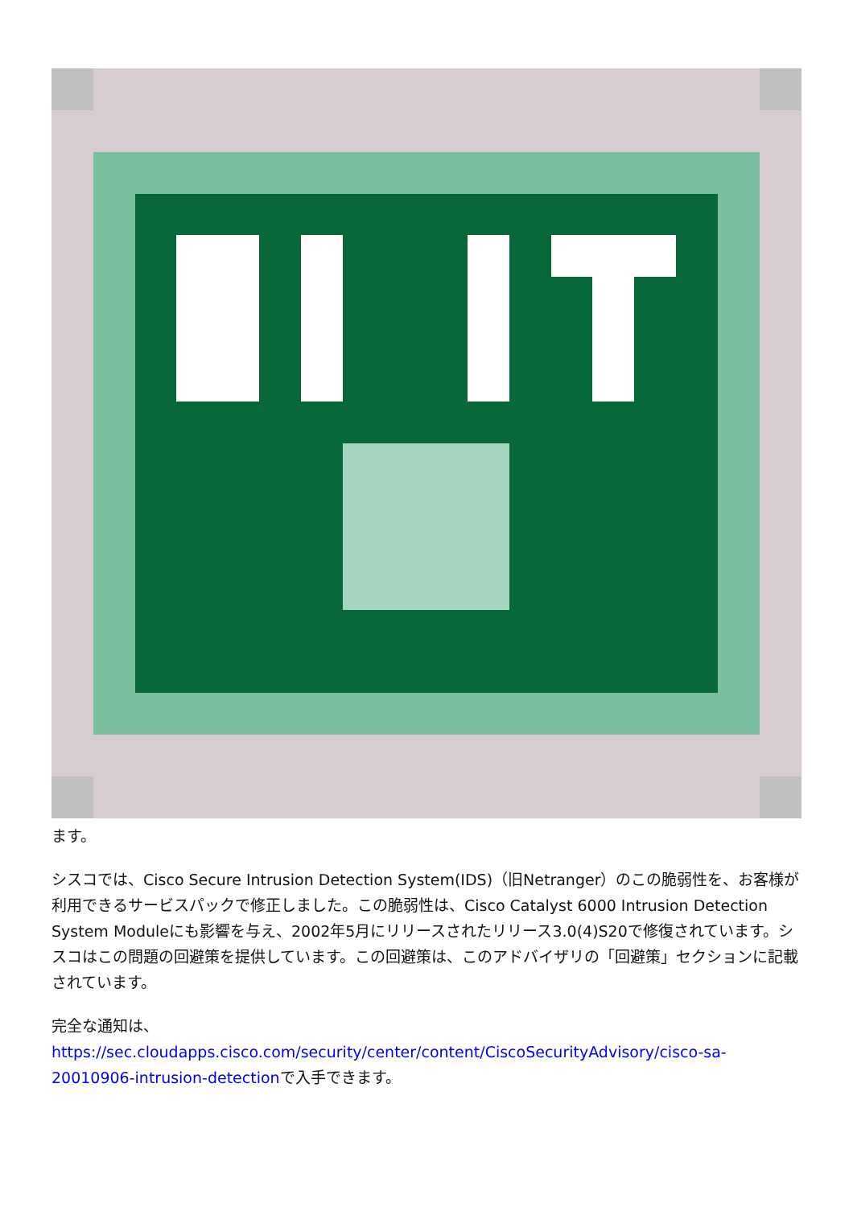ます。
シスコでは、Cisco Secure Intrusion Detection System(IDS)（旧Netranger）のこの脆弱性を、お客様が利用できるサービスパックで修正しました。この脆弱性は、Cisco Catalyst 6000 Intrusion Detection System Moduleにも影響を与え、2002年5月にリリースされたリリース3.0(4)S20で修復されています。シスコはこの問題の回避策を提供しています。この回避策は、このアドバイザリの「回避策」セクションに記載されています。
完全な通知は、
https://sec.cloudapps.cisco.com/security/center/content/CiscoSecurityAdvisory/cisco-sa-20010906-intrusion-detectionで入手できます。